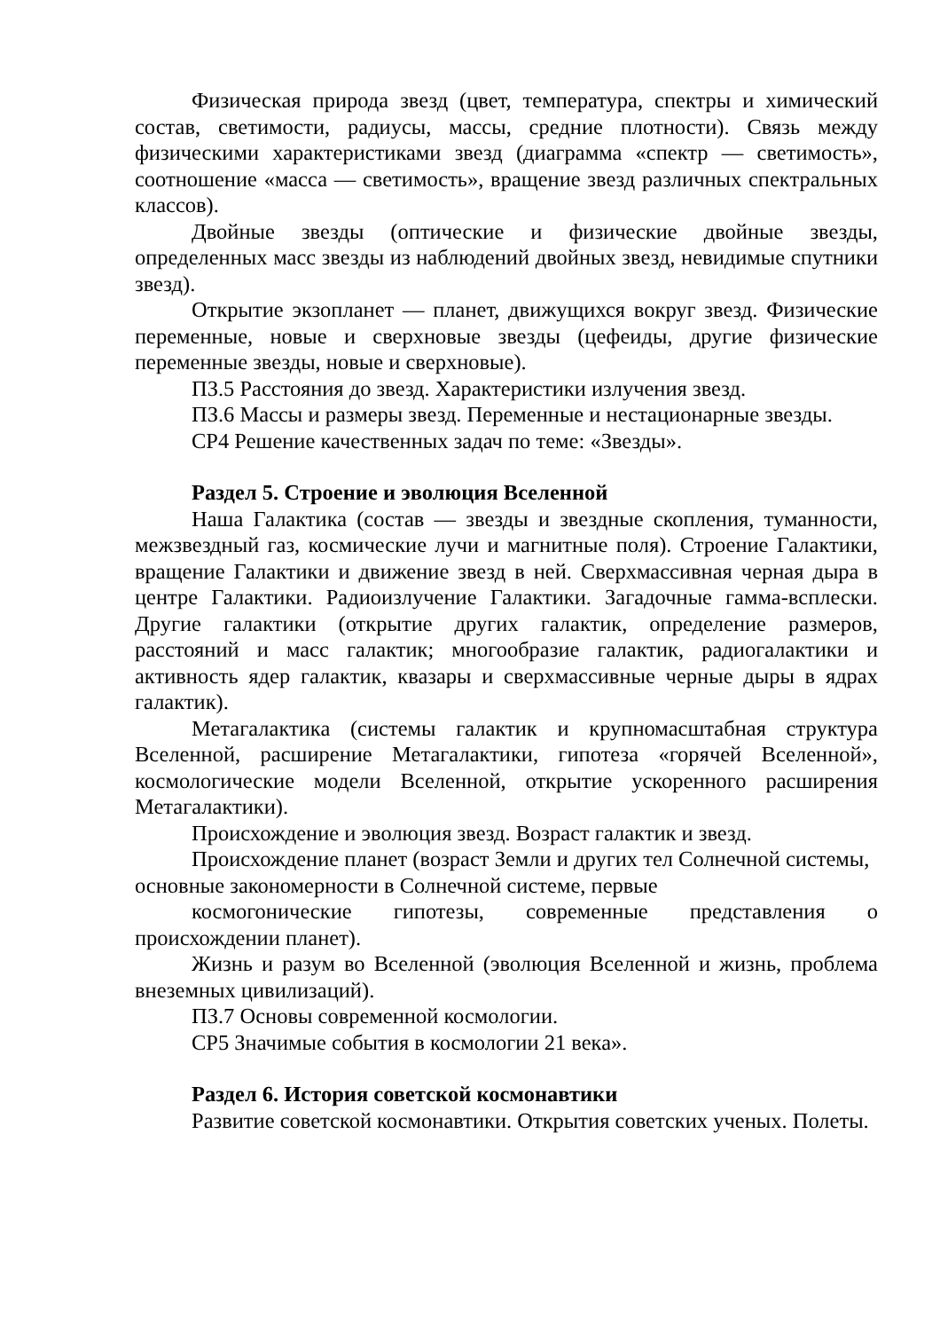Физическая природа звезд (цвет, температура, спектры и химический состав, светимости, радиусы, массы, средние плотности). Связь между физическими характеристиками звезд (диаграмма «спектр — светимость», соотношение «масса — светимость», вращение звезд различных спектральных классов).
Двойные звезды (оптические и физические двойные звезды, определенных масс звезды из наблюдений двойных звезд, невидимые спутники звезд).
Открытие экзопланет — планет, движущихся вокруг звезд. Физические переменные, новые и сверхновые звезды (цефеиды, другие физические переменные звезды, новые и сверхновые).
ПЗ.5 Расстояния до звезд. Характеристики излучения звезд.
ПЗ.6 Массы и размеры звезд. Переменные и нестационарные звезды.
СР4 Решение качественных задач по теме: «Звезды».
Раздел 5. Строение и эволюция Вселенной
Наша Галактика (состав — звезды и звездные скопления, туманности, межзвездный газ, космические лучи и магнитные поля). Строение Галактики, вращение Галактики и движение звезд в ней. Сверхмассивная черная дыра в центре Галактики. Радиоизлучение Галактики. Загадочные гамма-всплески. Другие галактики (открытие других галактик, определение размеров, расстояний и масс галактик; многообразие галактик, радиогалактики и активность ядер галактик, квазары и сверхмассивные черные дыры в ядрах галактик).
Метагалактика (системы галактик и крупномасштабная структура Вселенной, расширение Метагалактики, гипотеза «горячей Вселенной», космологические модели Вселенной, открытие ускоренного расширения Метагалактики).
Происхождение и эволюция звезд. Возраст галактик и звезд.
Происхождение планет (возраст Земли и других тел Солнечной системы, основные закономерности в Солнечной системе, первые
космогонические гипотезы, современные представления о происхождении планет).
Жизнь и разум во Вселенной (эволюция Вселенной и жизнь, проблема внеземных цивилизаций).
ПЗ.7 Основы современной космологии.
СР5 Значимые события в космологии 21 века».
Раздел 6. История советской космонавтики
Развитие советской космонавтики. Открытия советских ученых. Полеты.